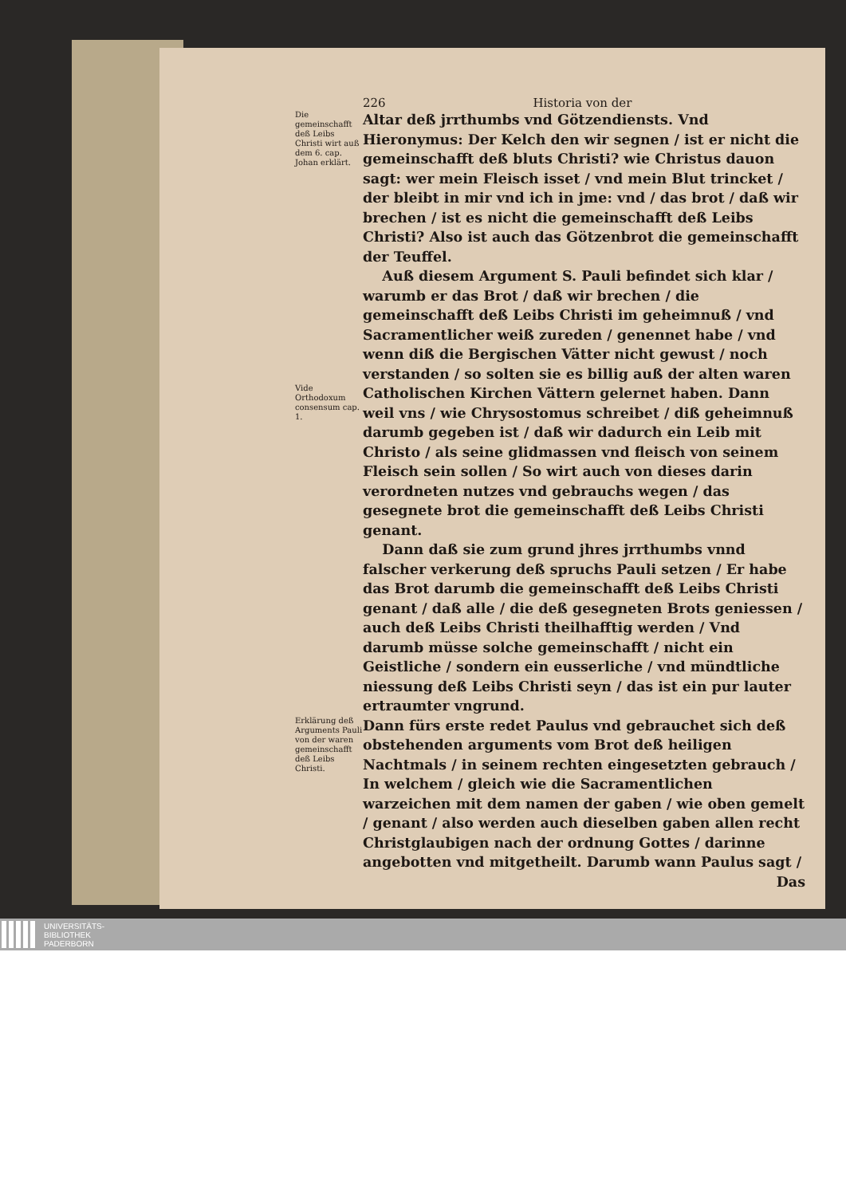226 Historia von der
Die gemeinschafft deß Leibs Christi wirt auß dem 6. cap. Johan erklärt.
Altar deß jrrthumbs vnd Götzendiensts. Vnd Hieronymus: Der Kelch den wir segnen / ist er nicht die gemeinschafft deß bluts Christi? wie Christus dauon sagt: wer mein Fleisch isset / vnd mein Blut trincket / der bleibt in mir vnd ich in jme: vnd / das brot / daß wir brechen / ist es nicht die gemeinschafft deß Leibs Christi? Also ist auch das Götzenbrot die gemeinschafft der Teuffel.
Auß diesem Argument S. Pauli befindet sich klar / warumb er das Brot / daß wir brechen / die gemeinschafft deß Leibs Christi im geheimnuß / vnd Sacramentlicher weiß zureden / genennet habe / vnd wenn diß die Bergischen Vätter nicht gewust / noch verstanden / so solten sie es billig auß der alten waren
Vide Orthodoxum consensum cap. 1.
Catholischen Kirchen Vättern gelernet haben. Dann weil vns / wie Chrysostomus schreibet / diß geheimnuß darumb gegeben ist / daß wir dadurch ein Leib mit Christo / als seine glidmassen vnd fleisch von seinem Fleisch sein sollen / So wirt auch von dieses darin verordneten nutzes vnd gebrauchs wegen / das gesegnete brot die gemeinschafft deß Leibs Christi genant.
Dann daß sie zum grund jhres jrrthumbs vnnd falscher verkerung deß spruchs Pauli setzen / Er habe das Brot darumb die gemeinschafft deß Leibs Christi genant / daß alle / die deß gesegneten Brots geniessen / auch deß Leibs Christi theilhafftig werden / Vnd darumb müsse solche gemeinschafft / nicht ein Geistliche / sondern ein eusserliche / vnd mündtliche niessung deß Leibs Christi seyn / das ist ein pur lauter ertraumter vngrund.
Erklärung deß Arguments Pauli von der waren gemeinschafft deß Leibs Christi.
Dann fürs erste redet Paulus vnd gebrauchet sich deß obstehenden arguments vom Brot deß heiligen Nachtmals / in seinem rechten eingesetzten gebrauch / In welchem / gleich wie die Sacramentlichen warzeichen mit dem namen der gaben / wie oben gemelt / genant / also werden auch dieselben gaben allen recht Christglaubigen nach der ordnung Gottes / darinne angebotten vnd mitgetheilt. Darumb wann Paulus sagt /
Das
UNIVERSITÄTS-
BIBLIOTHEK
PADERBORN